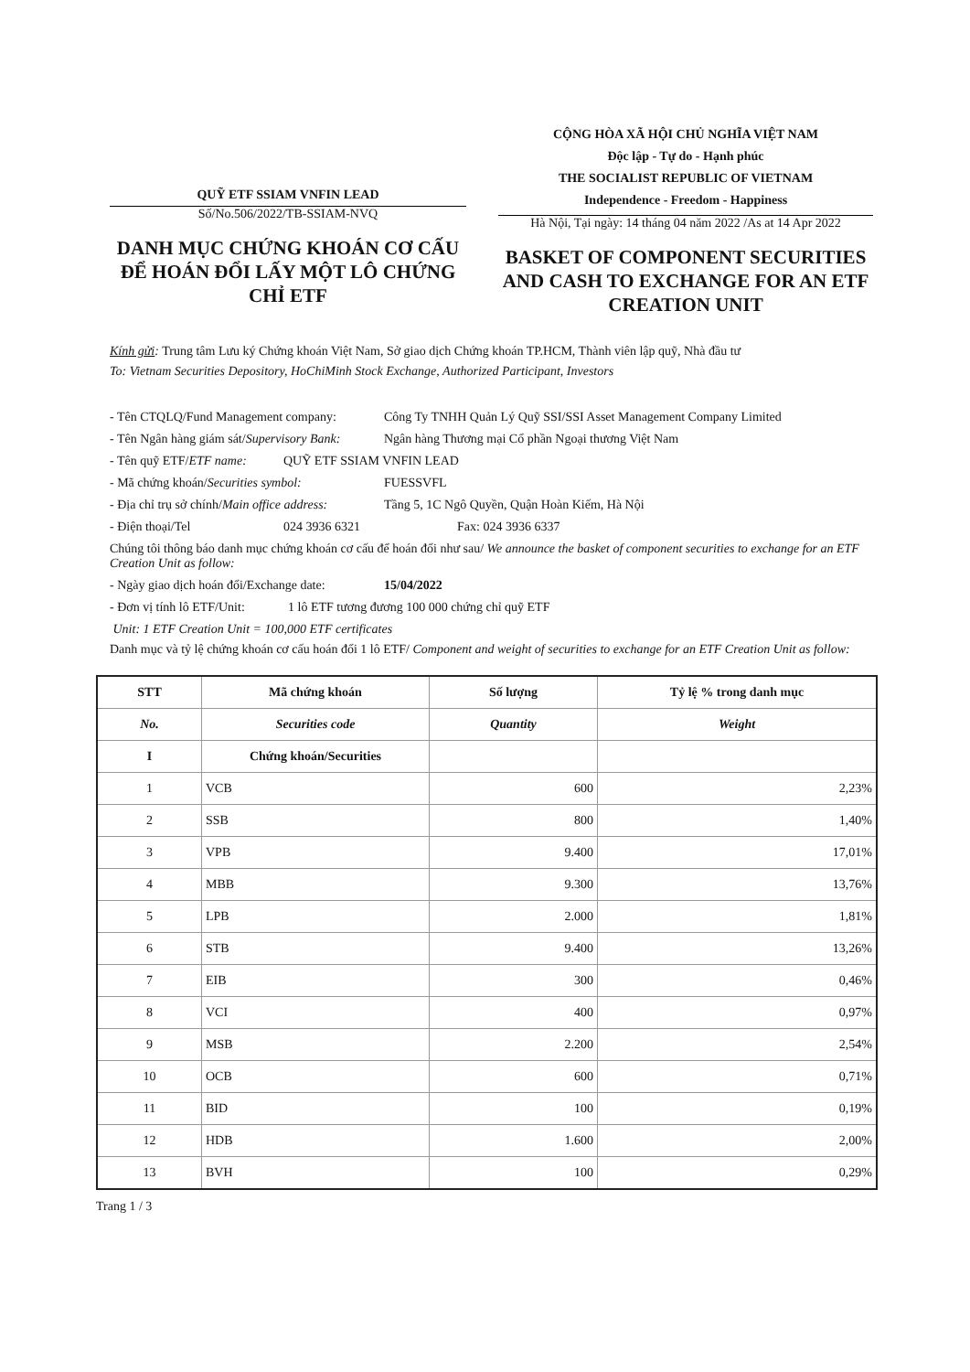QUỸ ETF SSIAM VNFIN LEAD
Số/No.506/2022/TB-SSIAM-NVQ
DANH MỤC CHỨNG KHOÁN CƠ CẤU ĐỂ HOÁN ĐỔI LẤY MỘT LÔ CHỨNG CHỈ ETF
CỘNG HÒA XÃ HỘI CHỦ NGHĨA VIỆT NAM
Độc lập - Tự do - Hạnh phúc
THE SOCIALIST REPUBLIC OF VIETNAM
Independence - Freedom - Happiness
Hà Nội, Tại ngày: 14 tháng 04 năm 2022 /As at 14 Apr 2022
BASKET OF COMPONENT SECURITIES AND CASH TO EXCHANGE FOR AN ETF CREATION UNIT
Kính gửi: Trung tâm Lưu ký Chứng khoán Việt Nam, Sở giao dịch Chứng khoán TP.HCM, Thành viên lập quỹ, Nhà đầu tư
To: Vietnam Securities Depository, HoChiMinh Stock Exchange, Authorized Participant, Investors
- Tên CTQLQ/Fund Management company: Công Ty TNHH Quản Lý Quỹ SSI/SSI Asset Management Company Limited
- Tên Ngân hàng giám sát/Supervisory Bank: Ngân hàng Thương mại Cổ phần Ngoại thương Việt Nam
- Tên quỹ ETF/ETF name: QUỸ ETF SSIAM VNFIN LEAD
- Mã chứng khoán/Securities symbol: FUESSVFL
- Địa chỉ trụ sở chính/Main office address: Tầng 5, 1C Ngô Quyền, Quận Hoàn Kiếm, Hà Nội
- Điện thoại/Tel 024 3936 6321 Fax: 024 3936 6337
Chúng tôi thông báo danh mục chứng khoán cơ cấu để hoán đổi như sau/ We announce the basket of component securities to exchange for an ETF Creation Unit as follow:
- Ngày giao dịch hoán đổi/Exchange date: 15/04/2022
- Đơn vị tính lô ETF/Unit: 1 lô ETF tương đương 100 000 chứng chỉ quỹ ETF
Unit: 1 ETF Creation Unit = 100,000 ETF certificates
Danh mục và tỷ lệ chứng khoán cơ cấu hoán đổi 1 lô ETF/ Component and weight of securities to exchange for an ETF Creation Unit as follow:
| STT | Mã chứng khoán | Số lượng | Tỷ lệ % trong danh mục |
| --- | --- | --- | --- |
| No. | Securities code | Quantity | Weight |
| I | Chứng khoán/Securities | | |
| 1 | VCB | 600 | 2,23% |
| 2 | SSB | 800 | 1,40% |
| 3 | VPB | 9.400 | 17,01% |
| 4 | MBB | 9.300 | 13,76% |
| 5 | LPB | 2.000 | 1,81% |
| 6 | STB | 9.400 | 13,26% |
| 7 | EIB | 300 | 0,46% |
| 8 | VCI | 400 | 0,97% |
| 9 | MSB | 2.200 | 2,54% |
| 10 | OCB | 600 | 0,71% |
| 11 | BID | 100 | 0,19% |
| 12 | HDB | 1.600 | 2,00% |
| 13 | BVH | 100 | 0,29% |
Trang 1 / 3